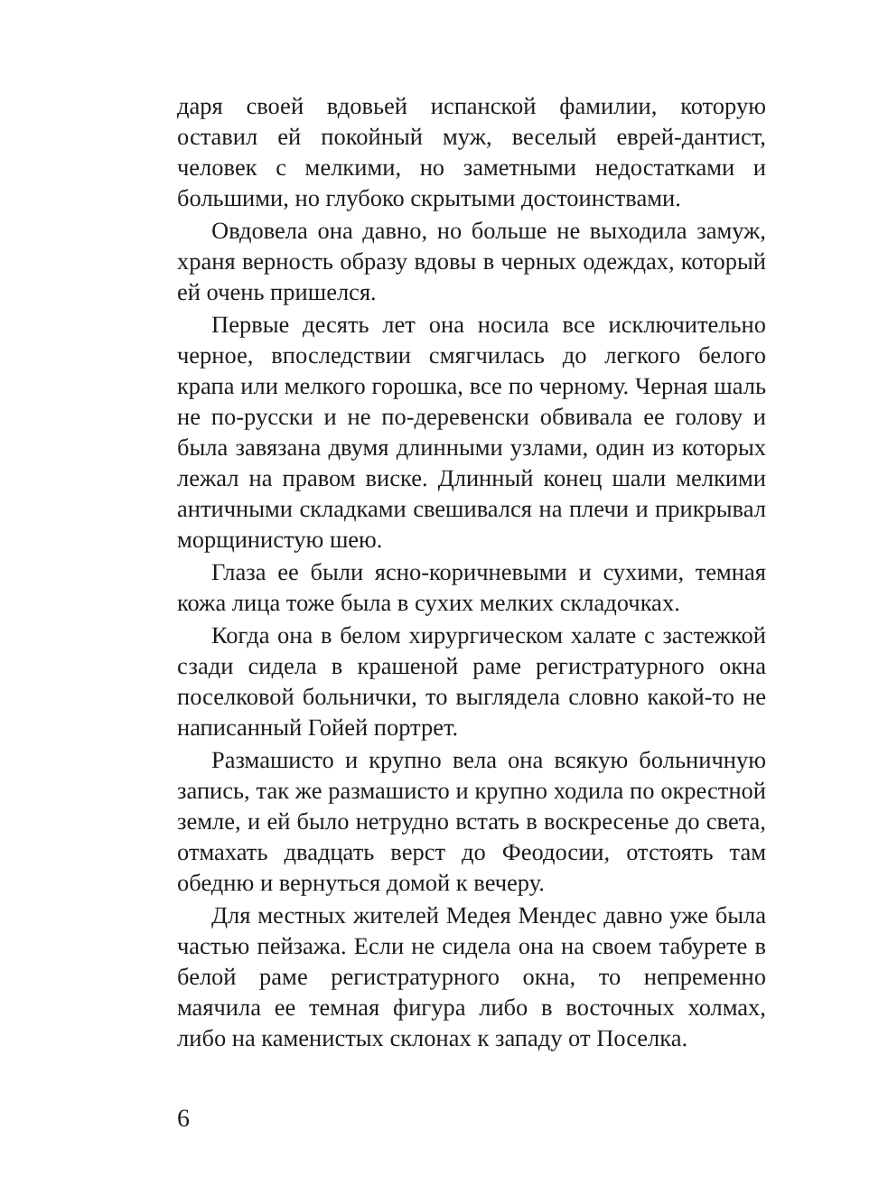даря своей вдовьей испанской фамилии, которую оставил ей покойный муж, веселый еврей-дантист, человек с мелкими, но заметными недостатками и большими, но глубоко скрытыми достоинствами.
Овдовела она давно, но больше не выходила замуж, храня верность образу вдовы в черных одеждах, который ей очень пришелся.
Первые десять лет она носила все исключительно черное, впоследствии смягчилась до легкого белого крапа или мелкого горошка, все по черному. Черная шаль не по-русски и не по-деревенски обвивала ее голову и была завязана двумя длинными узлами, один из которых лежал на правом виске. Длинный конец шали мелкими античными складками свешивался на плечи и прикрывал морщинистую шею.
Глаза ее были ясно-коричневыми и сухими, темная кожа лица тоже была в сухих мелких складочках.
Когда она в белом хирургическом халате с застежкой сзади сидела в крашеной раме регистратурного окна поселковой больнички, то выглядела словно какой-то не написанный Гойей портрет.
Размашисто и крупно вела она всякую больничную запись, так же размашисто и крупно ходила по окрестной земле, и ей было нетрудно встать в воскресенье до света, отмахать двадцать верст до Феодосии, отстоять там обедню и вернуться домой к вечеру.
Для местных жителей Медея Мендес давно уже была частью пейзажа. Если не сидела она на своем табурете в белой раме регистратурного окна, то непременно маячила ее темная фигура либо в восточных холмах, либо на каменистых склонах к западу от Поселка.
6